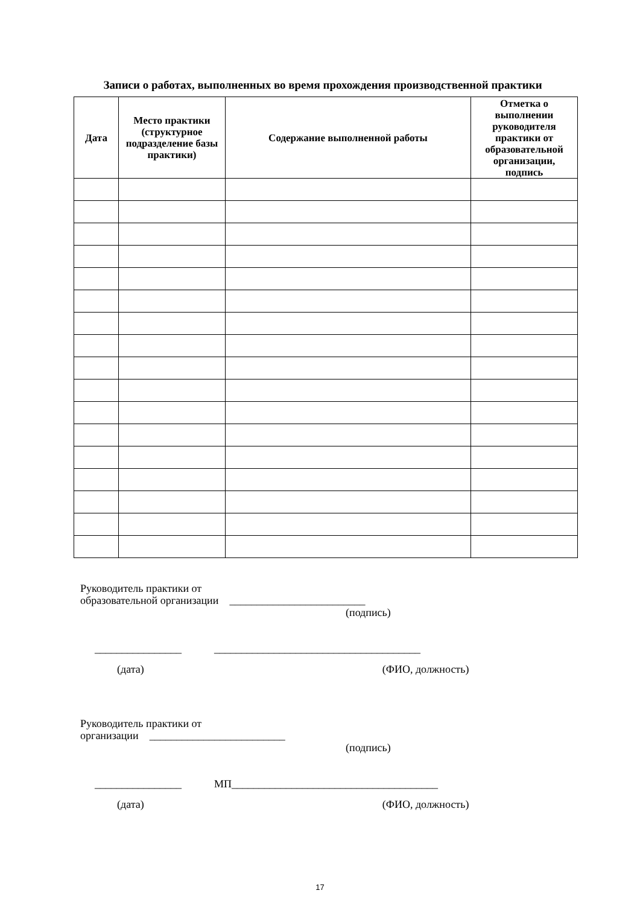Записи о работах, выполненных во время прохождения производственной практики
| Дата | Место практики (структурное подразделение базы практики) | Содержание выполненной работы | Отметка о выполнении руководителя практики от образовательной организации, подпись |
| --- | --- | --- | --- |
Руководитель практики от
образовательной организации _________________________
(подпись)
________________ ______________________________________
(дата) (ФИО, должность)
Руководитель практики от
организации _________________________
(подпись)
________________ МП______________________________________
(дата) (ФИО, должность)
17